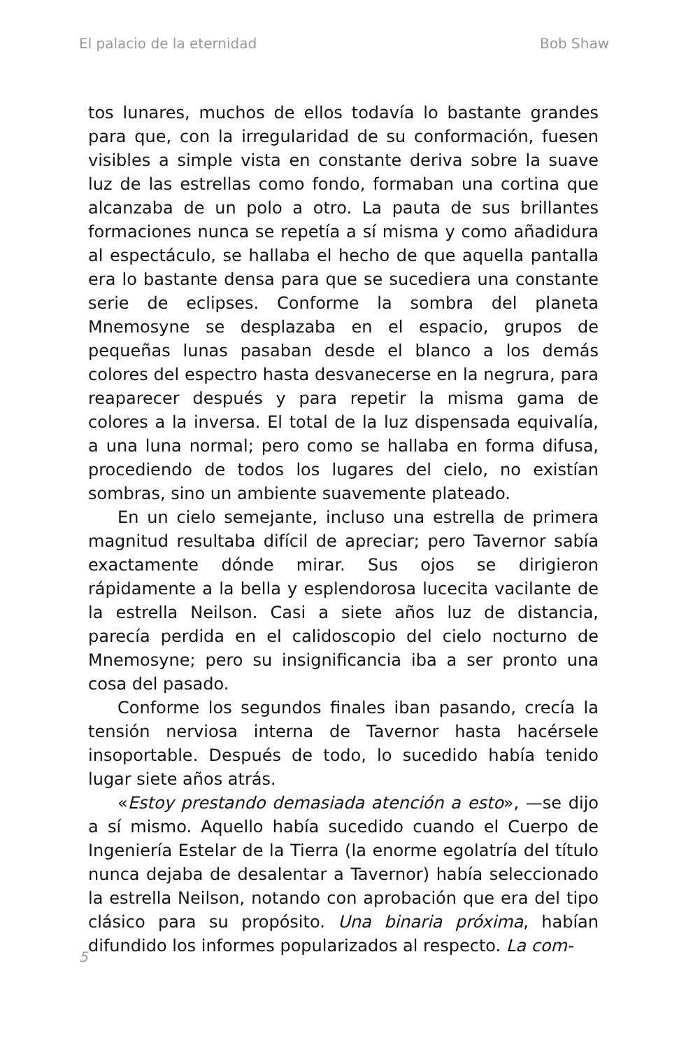El palacio de la eternidad Bob Shaw
tos lunares, muchos de ellos todavía lo bastante grandes para que, con la irregularidad de su conformación, fuesen visibles a simple vista en constante deriva sobre la suave luz de las estrellas como fondo, formaban una cortina que alcanzaba de un polo a otro. La pauta de sus brillantes formaciones nunca se repetía a sí misma y como añadidura al espectáculo, se hallaba el hecho de que aquella pantalla era lo bastante densa para que se sucediera una constante serie de eclipses. Conforme la sombra del planeta Mnemosyne se desplazaba en el espacio, grupos de pequeñas lunas pasaban desde el blanco a los demás colores del espectro hasta desvanecerse en la negrura, para reaparecer después y para repetir la misma gama de colores a la inversa. El total de la luz dispensada equivalía, a una luna normal; pero como se hallaba en forma difusa, procediendo de todos los lugares del cielo, no existían sombras, sino un ambiente suavemente plateado.
En un cielo semejante, incluso una estrella de primera magnitud resultaba difícil de apreciar; pero Tavernor sabía exactamente dónde mirar. Sus ojos se dirigieron rápidamente a la bella y esplendorosa lucecita vacilante de la estrella Neilson. Casi a siete años luz de distancia, parecía perdida en el calidoscopio del cielo nocturno de Mnemosyne; pero su insignificancia iba a ser pronto una cosa del pasado.
Conforme los segundos finales iban pasando, crecía la tensión nerviosa interna de Tavernor hasta hacérsele insoportable. Después de todo, lo sucedido había tenido lugar siete años atrás.
«Estoy prestando demasiada atención a esto», —se dijo a sí mismo. Aquello había sucedido cuando el Cuerpo de Ingeniería Estelar de la Tierra (la enorme egolatría del título nunca dejaba de desalentar a Tavernor) había seleccionado la estrella Neilson, notando con aprobación que era del tipo clásico para su propósito. Una binaria próxima, habían difundido los informes popularizados al respecto. La com-
5